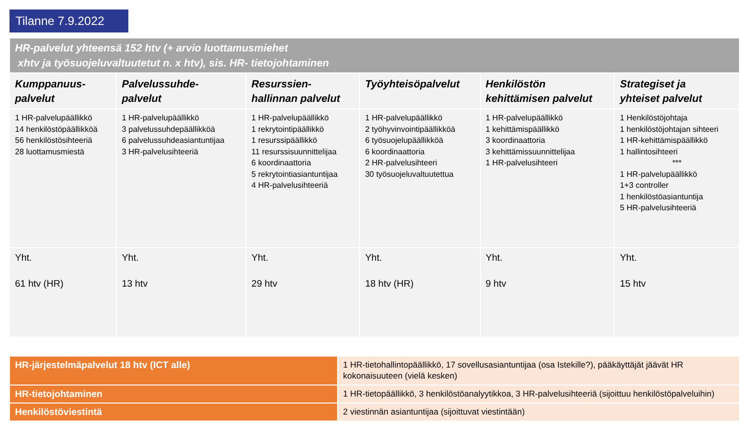Tilanne 7.9.2022
| HR-palvelut yhteensä 152 htv (+ arvio luottamusmiehet xhtv ja työsuojeluvaltuutetut n. x htv), sis. HR- tietojohtaminen | | | | | |
| --- | --- | --- | --- | --- | --- |
| Kumppanuus- palvelut | Palvelussuhde- palvelut | Resurssien- hallinnan palvelut | Työyhteisöpalvelut | Henkilöstön kehittämisen palvelut | Strategiset ja yhteiset palvelut |
| 1 HR-palvelupäällikkö 14 henkilöstöpäällikköä 56 henkilöstösihteeriä 28 luottamusmiestä | 1 HR-palvelupäällikkö 3 palvelussuhdepäällikköä 6 palvelussuhdeasiantuntijaa 3 HR-palvelusihteeriä | 1 HR-palvelupäällikkö 1 rekrytointipäällikkö 1 resurssipäällikkö 11 resurssisuunnittelijaa 6 koordinaattoria 5 rekrytointiasiantuntijaa 4 HR-palvelusihteeriä | 1 HR-palvelupäällikkö 2 työhyvinvointipäällikköä 6 työsuojelupäällikköä 6 koordinaattoria 2 HR-palvelusihteeri 30 työsuojeluvaltuutettua | 1 HR-palvelupäällikkö 1 kehittämispäällikkö 3 koordinaattoria 3 kehittämissuunnittelijaa 1 HR-palvelusihteeri | 1 Henkilöstöjohtaja 1 henkilöstöjohtajan sihteeri 1 HR-kehittämispäällikkö 1 hallintosihteeri *** 1 HR-palvelupäällikkö 1+3 controller 1 henkilöstöasiantuntija 5 HR-palvelusihteeriä |
| Yht. 61 htv (HR) | Yht. 13 htv | Yht. 29 htv | Yht. 18 htv (HR) | Yht. 9 htv | Yht. 15 htv |
| HR-järjestelmäpalvelut 18 htv (ICT alle) | 1 HR-tietohallintopäällikkö, 17 sovellusasiantuntijaa (osa Istekille?), pääkäyttäjät jäävät HR kokonaisuuteen (vielä kesken) |
| HR-tietojohtaminen | 1 HR-tietopäällikkö, 3 henkilöstöanalyytikkoa, 3 HR-palvelusihteeriä (sijoittuu henkilöstöpalveluihin) |
| Henkilöstöviestintä | 2 viestinnän asiantuntijaa (sijoittuvat viestintään) |